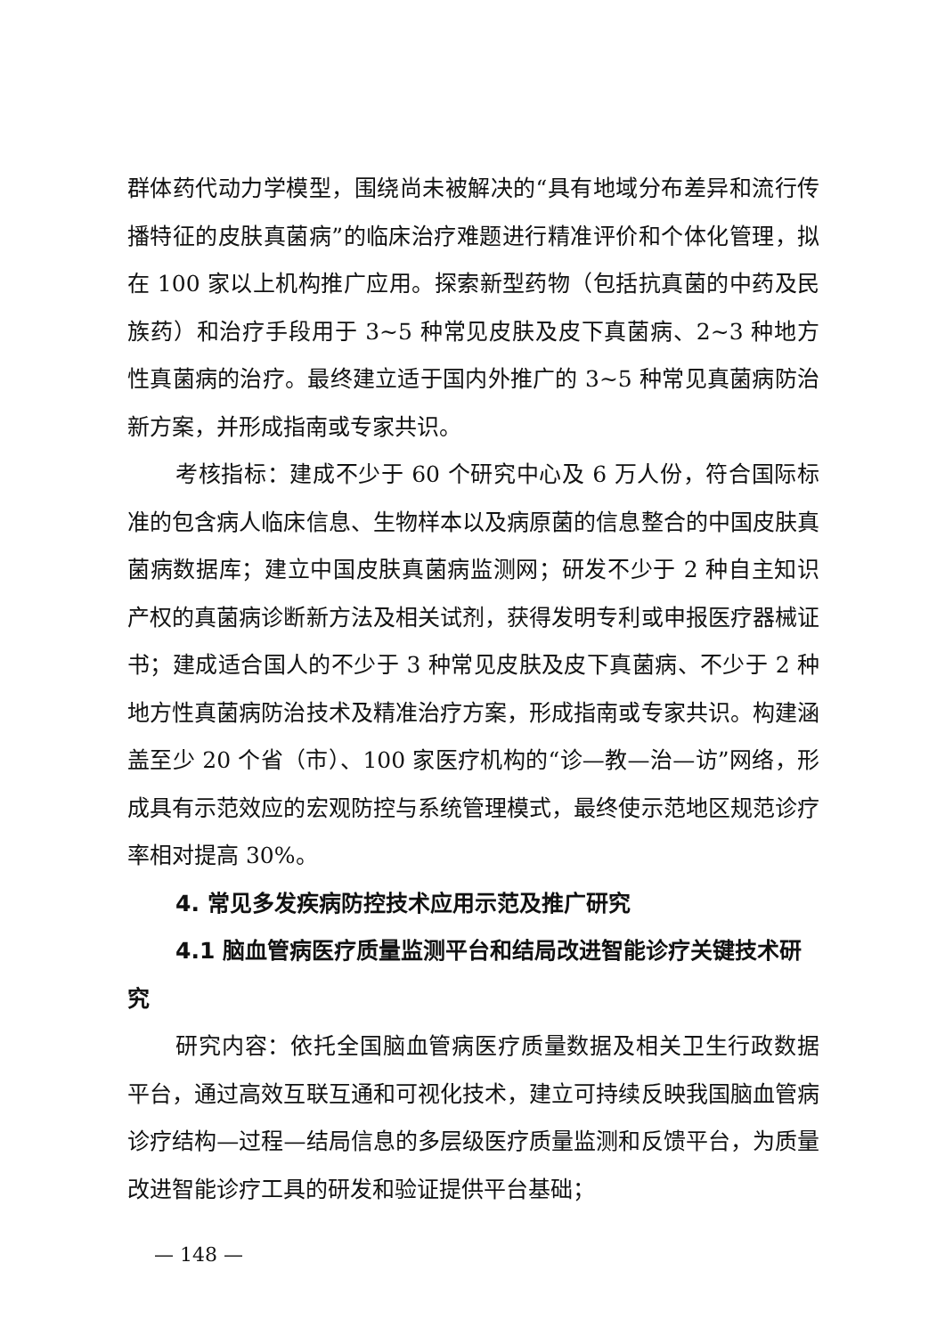群体药代动力学模型，围绕尚未被解决的“具有地域分布差异和流行传播特征的皮肤真菌病”的临床治疗难题进行精准评价和个体化管理，拟在 100 家以上机构推广应用。探索新型药物（包括抗真菌的中药及民族药）和治疗手段用于 3~5 种常见皮肤及皮下真菌病、2~3 种地方性真菌病的治疗。最终建立适于国内外推广的 3~5 种常见真菌病防治新方案，并形成指南或专家共识。
考核指标：建成不少于 60 个研究中心及 6 万人份，符合国际标准的包含病人临床信息、生物样本以及病原菌的信息整合的中国皮肤真菌病数据库；建立中国皮肤真菌病监测网；研发不少于 2 种自主知识产权的真菌病诊断新方法及相关试剂，获得发明专利或申报医疗器械证书；建成适合国人的不少于 3 种常见皮肤及皮下真菌病、不少于 2 种地方性真菌病防治技术及精准治疗方案，形成指南或专家共识。构建涵盖至少 20 个省（市）、100 家医疗机构的“诊—教—治—访”网络，形成具有示范效应的宏观防控与系统管理模式，最终使示范地区规范诊疗率相对提高 30%。
4. 常见多发疾病防控技术应用示范及推广研究
4.1 脑血管病医疗质量监测平台和结局改进智能诊疗关键技术研究
研究内容：依托全国脑血管病医疗质量数据及相关卫生行政数据平台，通过高效互联互通和可视化技术，建立可持续反映我国脑血管病诊疗结构—过程—结局信息的多层级医疗质量监测和反馈平台，为质量改进智能诊疗工具的研发和验证提供平台基础；
— 148 —